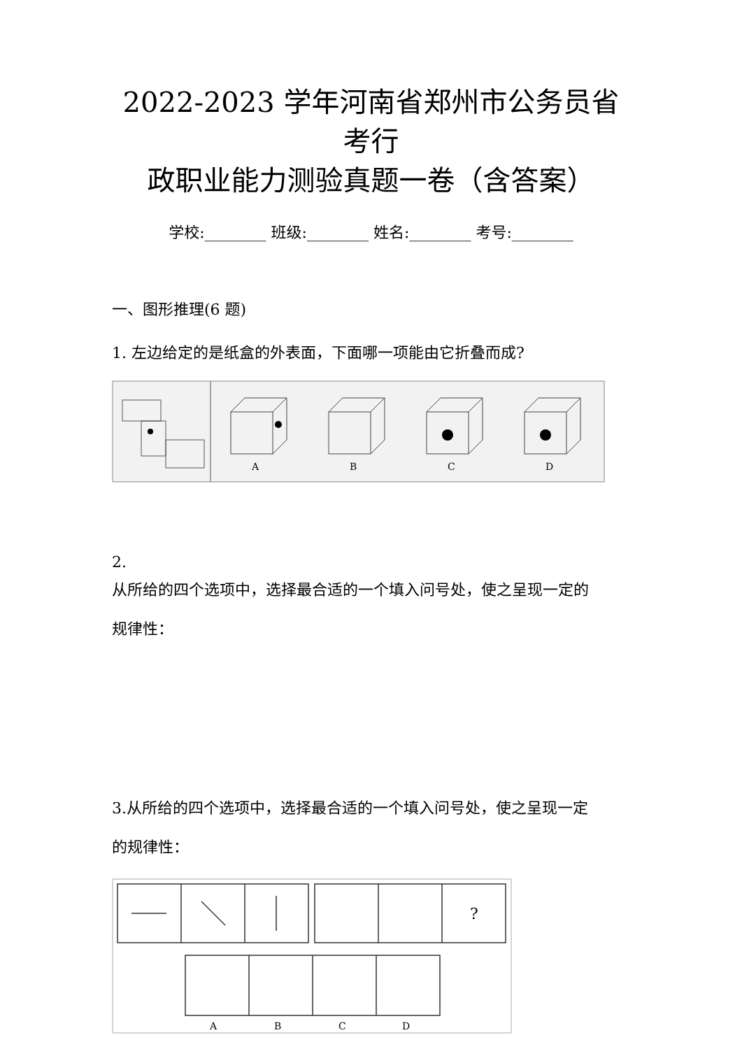2022-2023 学年河南省郑州市公务员省考行
政职业能力测验真题一卷（含答案）
学校:________ 班级:________ 姓名:________ 考号:________
一、图形推理(6 题)
1. 左边给定的是纸盒的外表面，下面哪一项能由它折叠而成?
A
B
C
D
2.
从所给的四个选项中，选择最合适的一个填入问号处，使之呈现一定的
规律性：
3.从所给的四个选项中，选择最合适的一个填入问号处，使之呈现一定
的规律性：
?
A
B
C
D